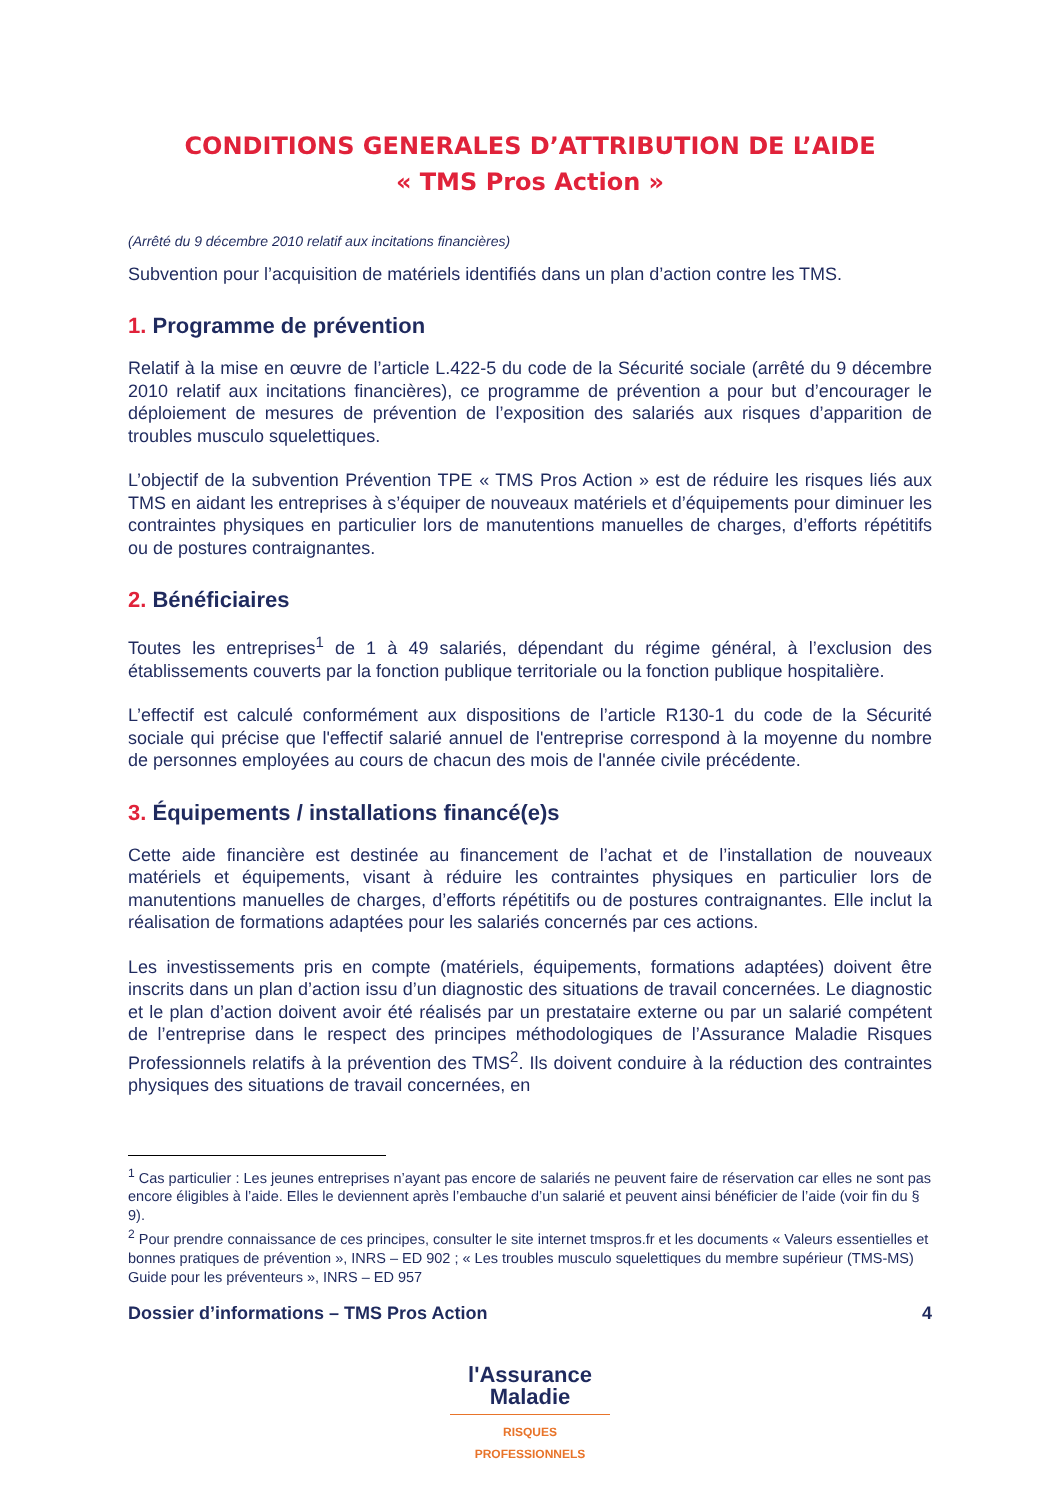CONDITIONS GENERALES D’ATTRIBUTION DE L’AIDE
« TMS Pros Action »
(Arrêté du 9 décembre 2010 relatif aux incitations financières)
Subvention pour l’acquisition de matériels identifiés dans un plan d’action contre les TMS.
1. Programme de prévention
Relatif à la mise en œuvre de l’article L.422-5 du code de la Sécurité sociale (arrêté du 9 décembre 2010 relatif aux incitations financières), ce programme de prévention a pour but d’encourager le déploiement de mesures de prévention de l’exposition des salariés aux risques d’apparition de troubles musculo squelettiques.
L’objectif de la subvention Prévention TPE « TMS Pros Action » est de réduire les risques liés aux TMS en aidant les entreprises à s’équiper de nouveaux matériels et d’équipements pour diminuer les contraintes physiques en particulier lors de manutentions manuelles de charges, d’efforts répétitifs ou de postures contraignantes.
2. Bénéficiaires
Toutes les entreprises<sup>1</sup> de 1 à 49 salariés, dépendant du régime général, à l’exclusion des établissements couverts par la fonction publique territoriale ou la fonction publique hospitalière.
L’effectif est calculé conformément aux dispositions de l’article R130-1 du code de la Sécurité sociale qui précise que l'effectif salarié annuel de l'entreprise correspond à la moyenne du nombre de personnes employées au cours de chacun des mois de l'année civile précédente.
3. Équipements / installations financé(e)s
Cette aide financière est destinée au financement de l’achat et de l’installation de nouveaux matériels et équipements, visant à réduire les contraintes physiques en particulier lors de manutentions manuelles de charges, d’efforts répétitifs ou de postures contraignantes. Elle inclut la réalisation de formations adaptées pour les salariés concernés par ces actions.
Les investissements pris en compte (matériels, équipements, formations adaptées) doivent être inscrits dans un plan d’action issu d’un diagnostic des situations de travail concernées. Le diagnostic et le plan d’action doivent avoir été réalisés par un prestataire externe ou par un salarié compétent de l’entreprise dans le respect des principes méthodologiques de l’Assurance Maladie Risques Professionnels relatifs à la prévention des TMS<sup>2</sup>. Ils doivent conduire à la réduction des contraintes physiques des situations de travail concernées, en
<sup>1</sup> Cas particulier : Les jeunes entreprises n’ayant pas encore de salariés ne peuvent faire de réservation car elles ne sont pas encore éligibles à l’aide. Elles le deviennent après l’embauche d’un salarié et peuvent ainsi bénéficier de l’aide (voir fin du § 9).
<sup>2</sup> Pour prendre connaissance de ces principes, consulter le site internet tmspros.fr et les documents « Valeurs essentielles et bonnes pratiques de prévention », INRS – ED 902 ; « Les troubles musculo squelettiques du membre supérieur (TMS-MS) Guide pour les préventeurs », INRS – ED 957
Dossier d’informations – TMS Pros Action 4
l'Assurance
Maladie
RISQUES PROFESSIONNELS